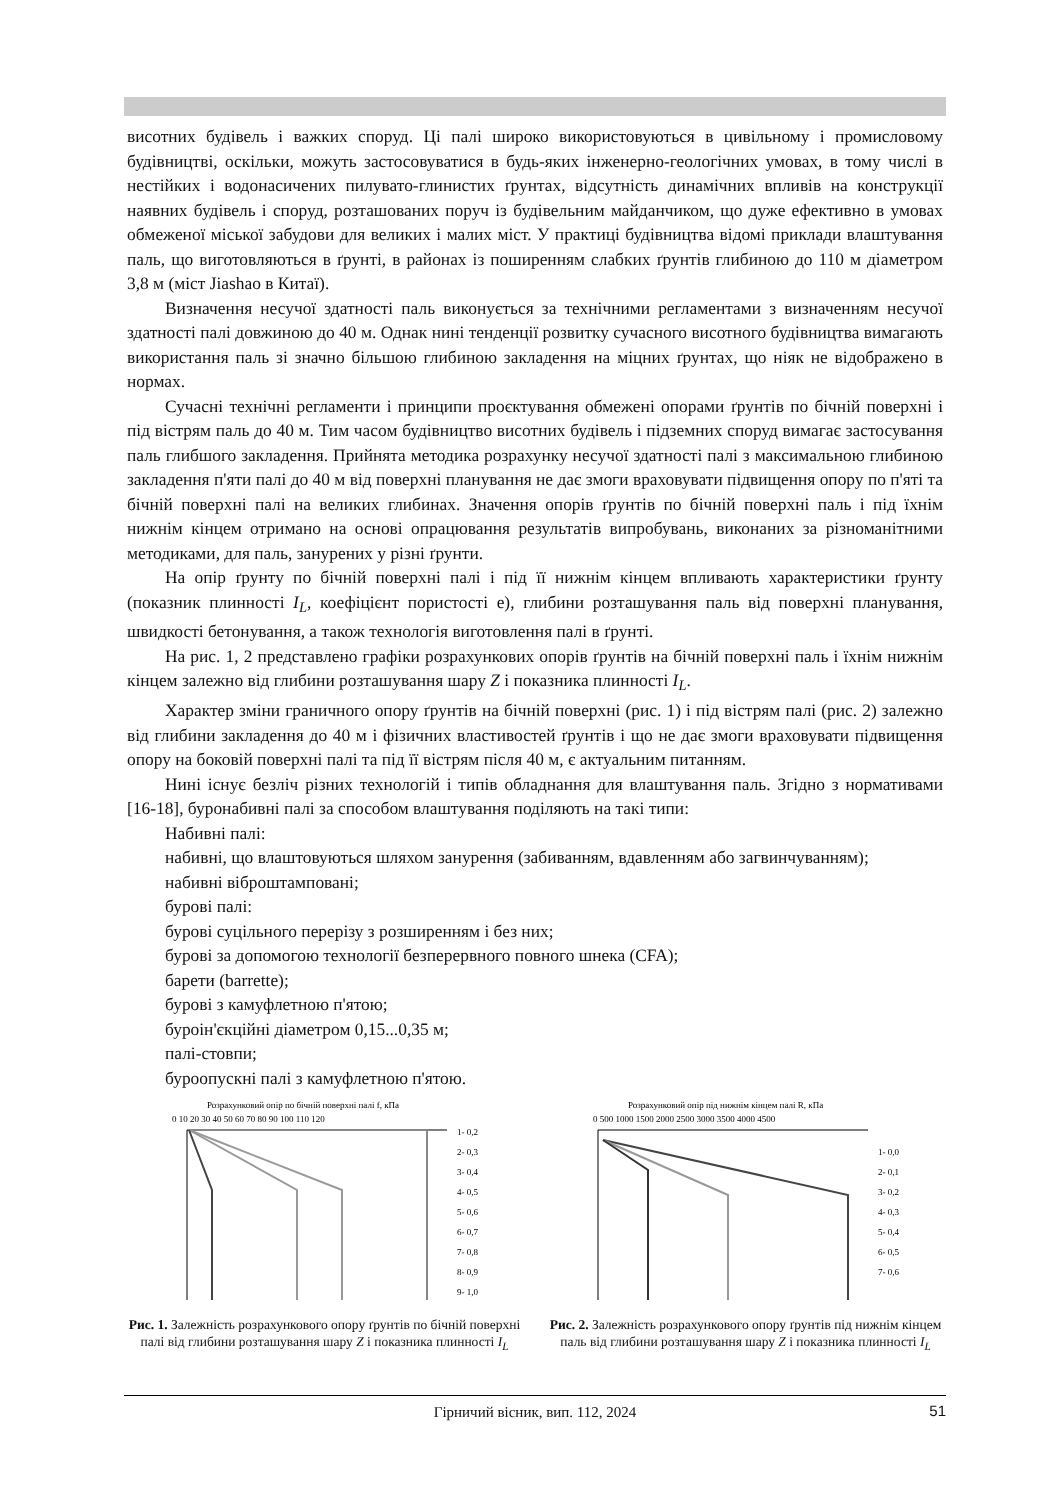висотних будівель і важких споруд. Ці палі широко використовуються в цивільному і промисловому будівництві, оскільки, можуть застосовуватися в будь-яких інженерно-геологічних умовах, в тому числі в нестійких і водонасичених пилувато-глинистих ґрунтах, відсутність динамічних впливів на конструкції наявних будівель і споруд, розташованих поруч із будівельним майданчиком, що дуже ефективно в умовах обмеженої міської забудови для великих і малих міст. У практиці будівництва відомі приклади влаштування паль, що виготовляються в ґрунті, в районах із поширенням слабких ґрунтів глибиною до 110 м діаметром 3,8 м (міст Jiashao в Китаї).
Визначення несучої здатності паль виконується за технічними регламентами з визначенням несучої здатності палі довжиною до 40 м. Однак нині тенденції розвитку сучасного висотного будівництва вимагають використання паль зі значно більшою глибиною закладення на міцних ґрунтах, що ніяк не відображено в нормах.
Сучасні технічні регламенти і принципи проєктування обмежені опорами ґрунтів по бічній поверхні і під вістрям паль до 40 м. Тим часом будівництво висотних будівель і підземних споруд вимагає застосування паль глибшого закладення. Прийнята методика розрахунку несучої здатності палі з максимальною глибиною закладення п'яти палі до 40 м від поверхні планування не дає змоги враховувати підвищення опору по п'яті та бічній поверхні палі на великих глибинах. Значення опорів ґрунтів по бічній поверхні паль і під їхнім нижнім кінцем отримано на основі опрацювання результатів випробувань, виконаних за різноманітними методиками, для паль, занурених у різні ґрунти.
На опір ґрунту по бічній поверхні палі і під її нижнім кінцем впливають характеристики ґрунту (показник плинності I<sub>L</sub>, коефіцієнт пористості е), глибини розташування паль від поверхні планування, швидкості бетонування, а також технологія виготовлення палі в ґрунті.
На рис. 1, 2 представлено графіки розрахункових опорів ґрунтів на бічній поверхні паль і їхнім нижнім кінцем залежно від глибини розташування шару Z і показника плинності I<sub>L</sub>.
Характер зміни граничного опору ґрунтів на бічній поверхні (рис. 1) і під вістрям палі (рис. 2) залежно від глибини закладення до 40 м і фізичних властивостей ґрунтів і що не дає змоги враховувати підвищення опору на боковій поверхні палі та під її вістрям після 40 м, є актуальним питанням.
Нині існує безліч різних технологій і типів обладнання для влаштування паль. Згідно з нормативами [16-18], буронабивні палі за способом влаштування поділяють на такі типи:
Набивні палі:
набивні, що влаштовуються шляхом занурення (забиванням, вдавленням або загвинчуванням);
набивні віброштамповані;
бурові палі:
бурові суцільного перерізу з розширенням і без них;
бурові за допомогою технології безперервного повного шнека (CFA);
барети (barrette);
бурові з камуфлетною п'ятою;
буроін'єкційні діаметром 0,15...0,35 м;
палі-стовпи;
буроопускні палі з камуфлетною п'ятою.
Розрахунковий опір по бічній поверхні палі f, кПа
0 10 20 30 40 50 60 70 80 90 100 110 120
1- 0,2
2- 0,3
3- 0,4
4- 0,5
5- 0,6
6- 0,7
7- 0,8
8- 0,9
9- 1,0
Рис. 1. Залежність розрахункового опору ґрунтів по бічній поверхні палі від глибини розташування шару Z і показника плинності I<sub>L</sub>
Розрахунковий опір під нижнім кінцем палі R, кПа
0 500 1000 1500 2000 2500 3000 3500 4000 4500
1- 0,0
2- 0,1
3- 0,2
4- 0,3
5- 0,4
6- 0,5
7- 0,6
Рис. 2. Залежність розрахункового опору ґрунтів під нижнім кінцем паль від глибини розташування шару Z і показника плинності I<sub>L</sub>
Гірничий вісник, вип. 112, 2024 51